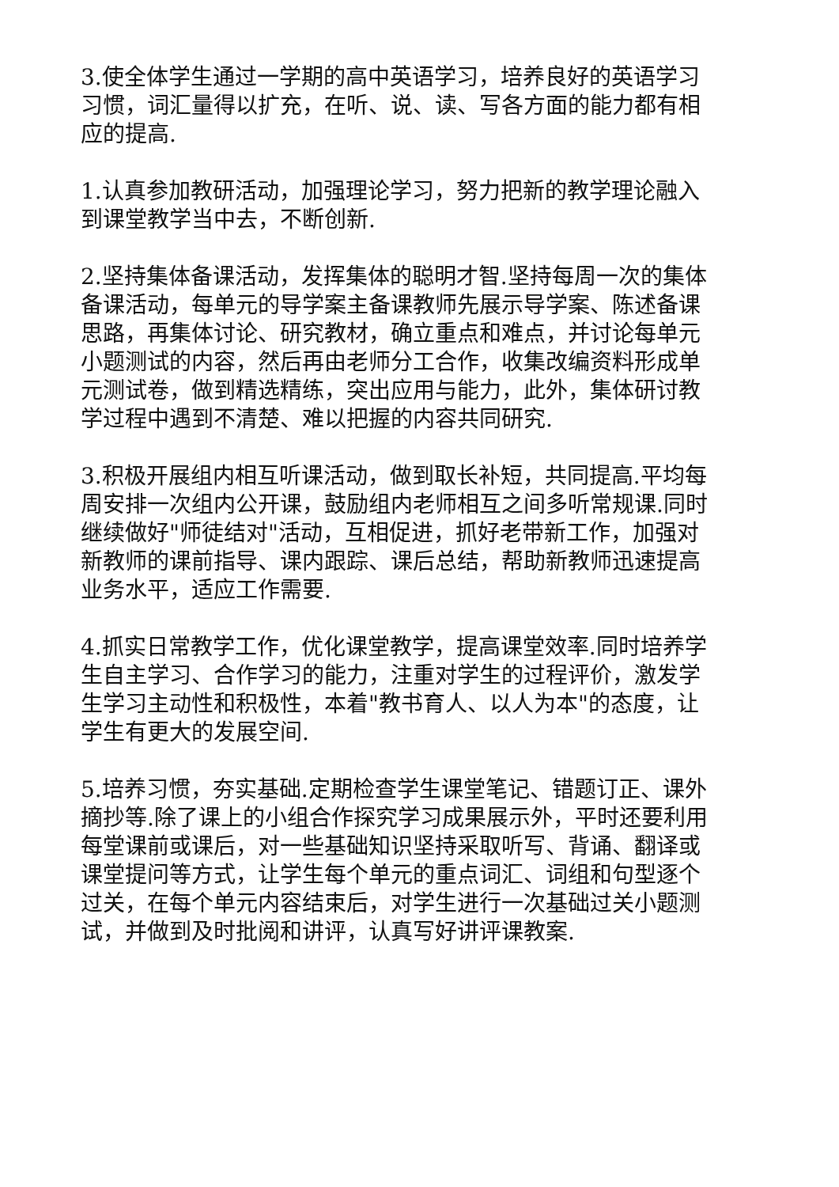3.使全体学生通过一学期的高中英语学习，培养良好的英语学习习惯，词汇量得以扩充，在听、说、读、写各方面的能力都有相应的提高.
1.认真参加教研活动，加强理论学习，努力把新的教学理论融入到课堂教学当中去，不断创新.
2.坚持集体备课活动，发挥集体的聪明才智.坚持每周一次的集体备课活动，每单元的导学案主备课教师先展示导学案、陈述备课思路，再集体讨论、研究教材，确立重点和难点，并讨论每单元小题测试的内容，然后再由老师分工合作，收集改编资料形成单元测试卷，做到精选精练，突出应用与能力，此外，集体研讨教学过程中遇到不清楚、难以把握的内容共同研究.
3.积极开展组内相互听课活动，做到取长补短，共同提高.平均每周安排一次组内公开课，鼓励组内老师相互之间多听常规课.同时继续做好"师徒结对"活动，互相促进，抓好老带新工作，加强对新教师的课前指导、课内跟踪、课后总结，帮助新教师迅速提高业务水平，适应工作需要.
4.抓实日常教学工作，优化课堂教学，提高课堂效率.同时培养学生自主学习、合作学习的能力，注重对学生的过程评价，激发学生学习主动性和积极性，本着"教书育人、以人为本"的态度，让学生有更大的发展空间.
5.培养习惯，夯实基础.定期检查学生课堂笔记、错题订正、课外摘抄等.除了课上的小组合作探究学习成果展示外，平时还要利用每堂课前或课后，对一些基础知识坚持采取听写、背诵、翻译或课堂提问等方式，让学生每个单元的重点词汇、词组和句型逐个过关，在每个单元内容结束后，对学生进行一次基础过关小题测试，并做到及时批阅和讲评，认真写好讲评课教案.